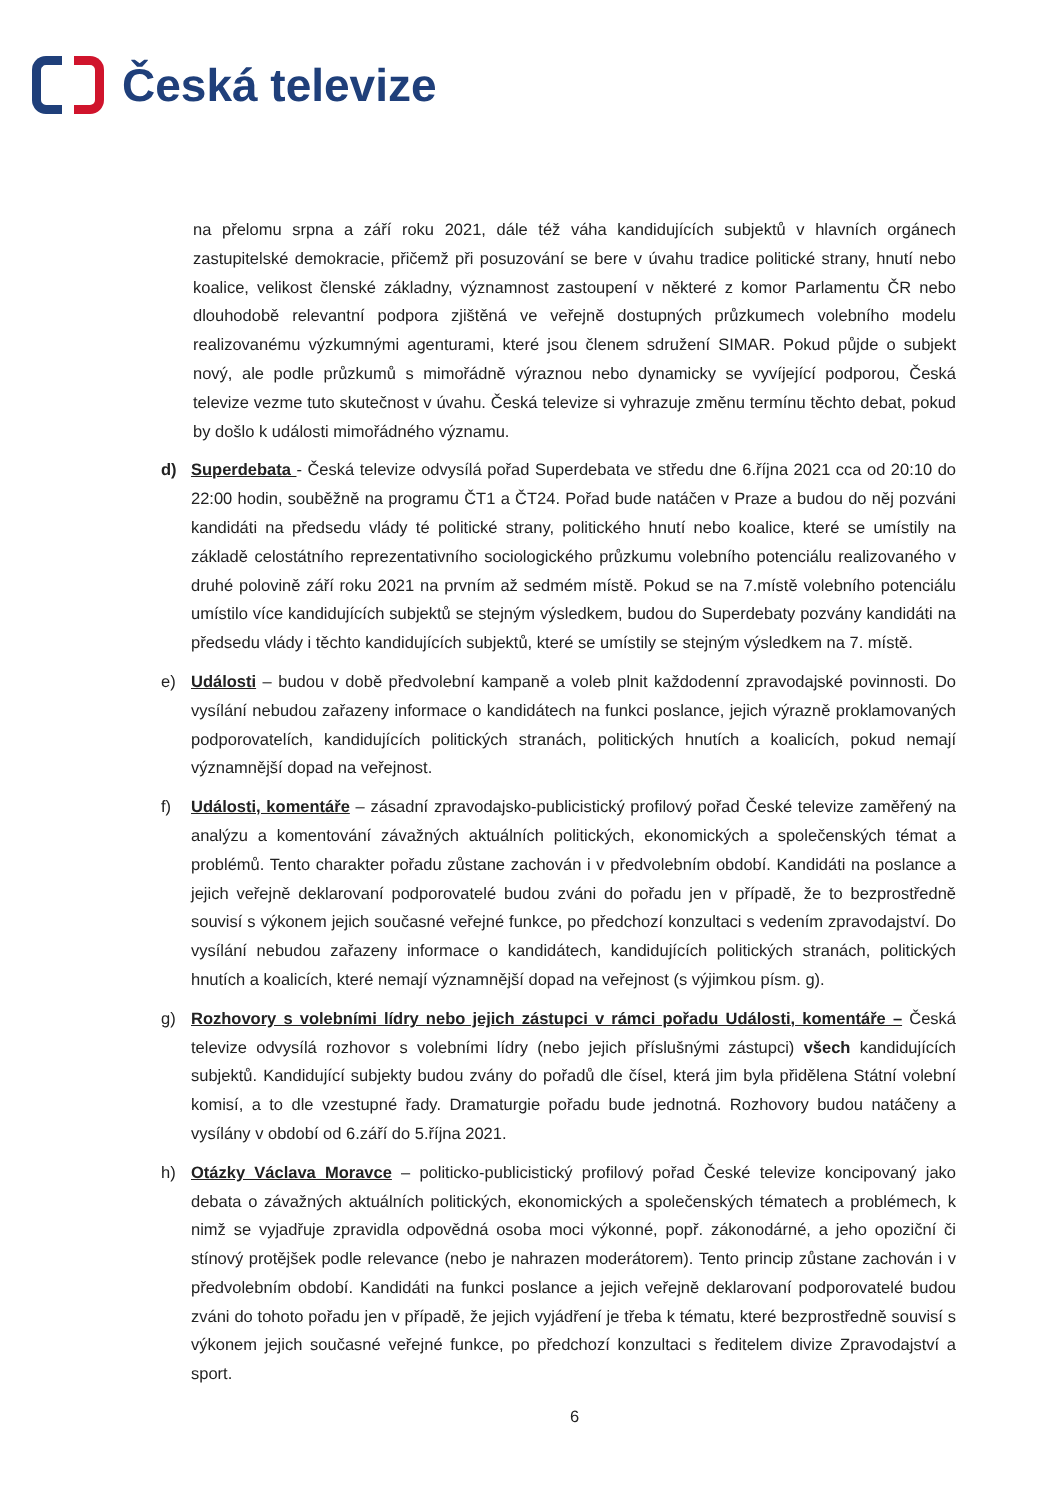Česká televize
na přelomu srpna a září roku 2021, dále též váha kandidujících subjektů v hlavních orgánech zastupitelské demokracie, přičemž při posuzování se bere v úvahu tradice politické strany, hnutí nebo koalice, velikost členské základny, významnost zastoupení v některé z komor Parlamentu ČR nebo dlouhodobě relevantní podpora zjištěná ve veřejně dostupných průzkumech volebního modelu realizovanému výzkumnými agenturami, které jsou členem sdružení SIMAR. Pokud půjde o subjekt nový, ale podle průzkumů s mimořádně výraznou nebo dynamicky se vyvíjející podporou, Česká televize vezme tuto skutečnost v úvahu. Česká televize si vyhrazuje změnu termínu těchto debat, pokud by došlo k události mimořádného významu.
d) Superdebata - Česká televize odvysílá pořad Superdebata ve středu dne 6.října 2021 cca od 20:10 do 22:00 hodin, souběžně na programu ČT1 a ČT24. Pořad bude natáčen v Praze a budou do něj pozváni kandidáti na předsedu vlády té politické strany, politického hnutí nebo koalice, které se umístily na základě celostátního reprezentativního sociologického průzkumu volebního potenciálu realizovaného v druhé polovině září roku 2021 na prvním až sedmém místě. Pokud se na 7.místě volebního potenciálu umístilo více kandidujících subjektů se stejným výsledkem, budou do Superdebaty pozvány kandidáti na předsedu vlády i těchto kandidujících subjektů, které se umístily se stejným výsledkem na 7. místě.
e) Události – budou v době předvolební kampaně a voleb plnit každodenní zpravodajské povinnosti. Do vysílání nebudou zařazeny informace o kandidátech na funkci poslance, jejich výrazně proklamovaných podporovatelích, kandidujících politických stranách, politických hnutích a koalicích, pokud nemají významnější dopad na veřejnost.
f) Události, komentáře – zásadní zpravodajsko-publicistický profilový pořad České televize zaměřený na analýzu a komentování závažných aktuálních politických, ekonomických a společenských témat a problémů. Tento charakter pořadu zůstane zachován i v předvolebním období. Kandidáti na poslance a jejich veřejně deklarovaní podporovatelé budou zváni do pořadu jen v případě, že to bezprostředně souvisí s výkonem jejich současné veřejné funkce, po předchozí konzultaci s vedením zpravodajství. Do vysílání nebudou zařazeny informace o kandidátech, kandidujících politických stranách, politických hnutích a koalicích, které nemají významnější dopad na veřejnost (s výjimkou písm. g).
g) Rozhovory s volebními lídry nebo jejich zástupci v rámci pořadu Události, komentáře – Česká televize odvysílá rozhovor s volebními lídry (nebo jejich příslušnými zástupci) všech kandidujících subjektů. Kandidující subjekty budou zvány do pořadů dle čísel, která jim byla přidělena Státní volební komisí, a to dle vzestupné řady. Dramaturgie pořadu bude jednotná. Rozhovory budou natáčeny a vysílány v období od 6.září do 5.října 2021.
h) Otázky Václava Moravce – politicko-publicistický profilový pořad České televize koncipovaný jako debata o závažných aktuálních politických, ekonomických a společenských tématech a problémech, k nimž se vyjadřuje zpravidla odpovědná osoba moci výkonné, popř. zákonodárné, a jeho opoziční či stínový protějšek podle relevance (nebo je nahrazen moderátorem). Tento princip zůstane zachován i v předvolebním období. Kandidáti na funkci poslance a jejich veřejně deklarovaní podporovatelé budou zváni do tohoto pořadu jen v případě, že jejich vyjádření je třeba k tématu, které bezprostředně souvisí s výkonem jejich současné veřejné funkce, po předchozí konzultaci s ředitelem divize Zpravodajství a sport.
6